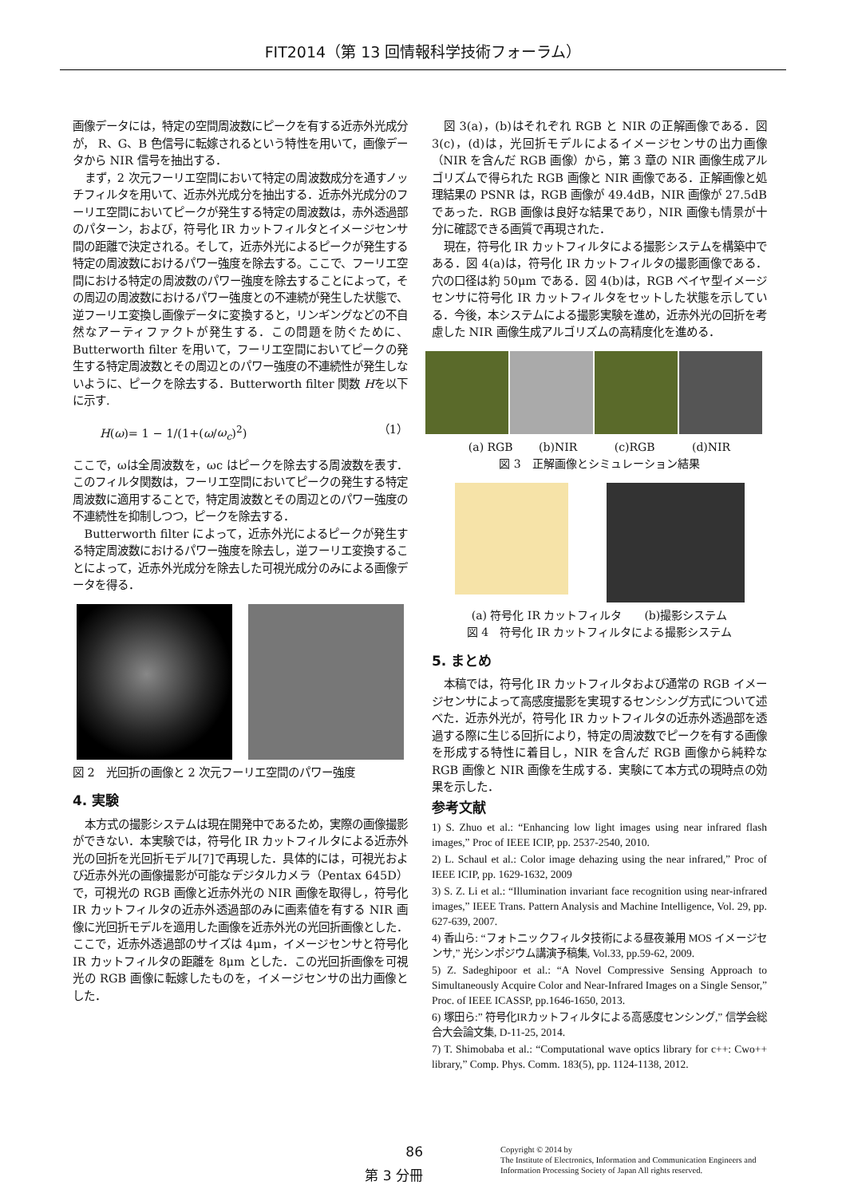FIT2014（第 13 回情報科学技術フォーラム）
画像データには，特定の空間周波数にピークを有する近赤外光成分が， R、G、B 色信号に転嫁されるという特性を用いて，画像データから NIR 信号を抽出する．
まず，2 次元フーリエ空間において特定の周波数成分を通すノッチフィルタを用いて、近赤外光成分を抽出する．近赤外光成分のフーリエ空間においてピークが発生する特定の周波数は，赤外透過部のパターン，および，符号化 IR カットフィルタとイメージセンサ間の距離で決定される。そして，近赤外光によるピークが発生する特定の周波数におけるパワー強度を除去する。ここで、フーリエ空間における特定の周波数のパワー強度を除去することによって，その周辺の周波数におけるパワー強度との不連続が発生した状態で、逆フーリエ変換し画像データに変換すると，リンギングなどの不自然なアーティファクトが発生する．この問題を防ぐために、Butterworth filter を用いて，フーリエ空間においてピークの発生する特定周波数とその周辺とのパワー強度の不連続性が発生しないように、ピークを除去する．Butterworth filter 関数 Hを以下に示す.
H(ω)= 1 − 1/(1+(ω/ω<sub>c</sub>)<sup>2</sup>) （1）
ここで，ωは全周波数を，ωc はピークを除去する周波数を表す．このフィルタ関数は，フーリエ空間においてピークの発生する特定周波数に適用することで，特定周波数とその周辺とのパワー強度の不連続性を抑制しつつ，ピークを除去する．
Butterworth filter によって，近赤外光によるピークが発生する特定周波数におけるパワー強度を除去し，逆フーリエ変換することによって，近赤外光成分を除去した可視光成分のみによる画像データを得る．
図 2　光回折の画像と 2 次元フーリエ空間のパワー強度
4. 実験
本方式の撮影システムは現在開発中であるため，実際の画像撮影ができない．本実験では，符号化 IR カットフィルタによる近赤外光の回折を光回折モデル[7]で再現した．具体的には，可視光および近赤外光の画像撮影が可能なデジタルカメラ（Pentax 645D）で，可視光の RGB 画像と近赤外光の NIR 画像を取得し，符号化 IR カットフィルタの近赤外透過部のみに画素値を有する NIR 画像に光回折モデルを適用した画像を近赤外光の光回折画像とした．ここで，近赤外透過部のサイズは 4μm，イメージセンサと符号化 IR カットフィルタの距離を 8μm とした．この光回折画像を可視光の RGB 画像に転嫁したものを，イメージセンサの出力画像とした．
図 3(a)，(b)はそれぞれ RGB と NIR の正解画像である．図 3(c)，(d)は，光回折モデルによるイメージセンサの出力画像（NIR を含んだ RGB 画像）から，第 3 章の NIR 画像生成アルゴリズムで得られた RGB 画像と NIR 画像である．正解画像と処理結果の PSNR は，RGB 画像が 49.4dB，NIR 画像が 27.5dB であった．RGB 画像は良好な結果であり，NIR 画像も情景が十分に確認できる画質で再現された．
現在，符号化 IR カットフィルタによる撮影システムを構築中である．図 4(a)は，符号化 IR カットフィルタの撮影画像である．穴の口径は約 50μm である．図 4(b)は，RGB ベイヤ型イメージセンサに符号化 IR カットフィルタをセットした状態を示している．今後，本システムによる撮影実験を進め，近赤外光の回折を考慮した NIR 画像生成アルゴリズムの高精度化を進める．
(a) RGB　　 (b)NIR　　　 (c)RGB　　　 (d)NIR
図 3　正解画像とシミュレーション結果
(a) 符号化 IR カットフィルタ　　(b)撮影システム
図 4　符号化 IR カットフィルタによる撮影システム
5. まとめ
本稿では，符号化 IR カットフィルタおよび通常の RGB イメージセンサによって高感度撮影を実現するセンシング方式について述べた．近赤外光が，符号化 IR カットフィルタの近赤外透過部を透過する際に生じる回折により，特定の周波数でピークを有する画像を形成する特性に着目し，NIR を含んだ RGB 画像から純粋な RGB 画像と NIR 画像を生成する．実験にて本方式の現時点の効果を示した．
参考文献
1) S. Zhuo et al.: “Enhancing low light images using near infrared flash images,” Proc of IEEE ICIP, pp. 2537-2540, 2010.
2) L. Schaul et al.: Color image dehazing using the near infrared,” Proc of IEEE ICIP, pp. 1629-1632, 2009
3) S. Z. Li et al.: “Illumination invariant face recognition using near-infrared images,” IEEE Trans. Pattern Analysis and Machine Intelligence, Vol. 29, pp. 627-639, 2007.
4) 香山ら: “フォトニックフィルタ技術による昼夜兼用 MOS イメージセンサ,” 光シンポジウム講演予稿集, Vol.33, pp.59-62, 2009.
5) Z. Sadeghipoor et al.: “A Novel Compressive Sensing Approach to Simultaneously Acquire Color and Near-Infrared Images on a Single Sensor,” Proc. of IEEE ICASSP, pp.1646-1650, 2013.
6) 塚田ら:” 符号化IRカットフィルタによる高感度センシング,” 信学会総合大会論文集, D-11-25, 2014.
7) T. Shimobaba et al.: “Computational wave optics library for c++: Cwo++ library,” Comp. Phys. Comm. 183(5), pp. 1124-1138, 2012.
86
第 3 分冊
Copyright © 2014 by
The Institute of Electronics, Information and Communication Engineers and
Information Processing Society of Japan All rights reserved.